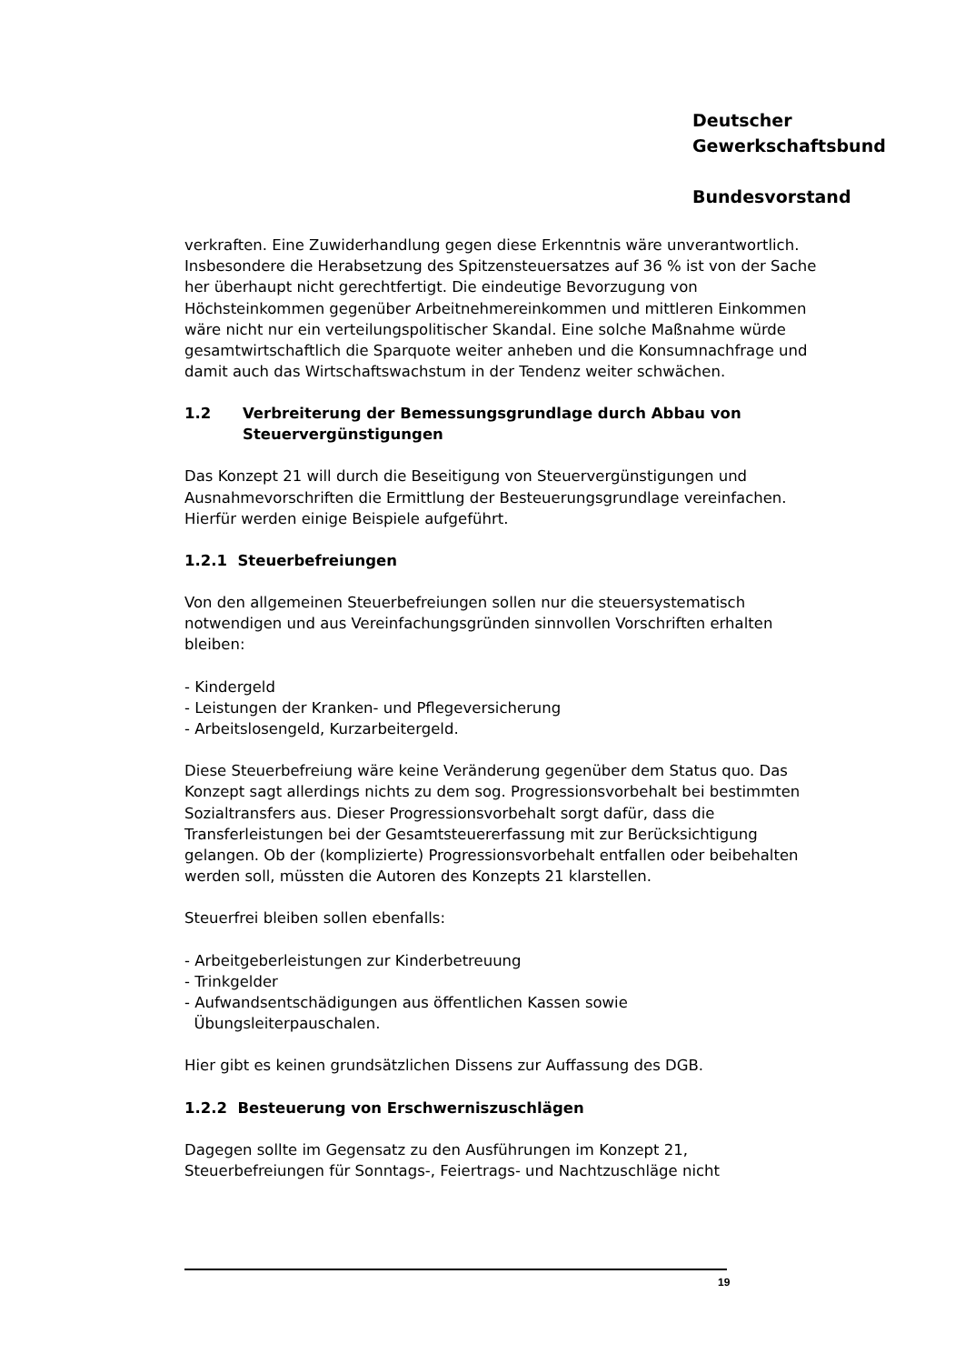Deutscher
Gewerkschaftsbund
Bundesvorstand
verkraften. Eine Zuwiderhandlung gegen diese Erkenntnis wäre unverantwortlich. Insbesondere die Herabsetzung des Spitzensteuersatzes auf 36 % ist von der Sache her überhaupt nicht gerechtfertigt. Die eindeutige Bevorzugung von Höchsteinkommen gegenüber Arbeitnehmereinkommen und mittleren Einkommen wäre nicht nur ein verteilungspolitischer Skandal. Eine solche Maßnahme würde gesamtwirtschaftlich die Sparquote weiter anheben und die Konsumnachfrage und damit auch das Wirtschaftswachstum in der Tendenz weiter schwächen.
1.2 Verbreiterung der Bemessungsgrundlage durch Abbau von Steuervergünstigungen
Das Konzept 21 will durch die Beseitigung von Steuervergünstigungen und Ausnahmevorschriften die Ermittlung der Besteuerungsgrundlage vereinfachen. Hierfür werden einige Beispiele aufgeführt.
1.2.1 Steuerbefreiungen
Von den allgemeinen Steuerbefreiungen sollen nur die steuersystematisch notwendigen und aus Vereinfachungsgründen sinnvollen Vorschriften erhalten bleiben:
- Kindergeld
- Leistungen der Kranken- und Pflegeversicherung
- Arbeitslosengeld, Kurzarbeitergeld.
Diese Steuerbefreiung wäre keine Veränderung gegenüber dem Status quo. Das Konzept sagt allerdings nichts zu dem sog. Progressionsvorbehalt bei bestimmten Sozialtransfers aus. Dieser Progressionsvorbehalt sorgt dafür, dass die Transferleistungen bei der Gesamtsteuererfassung mit zur Berücksichtigung gelangen. Ob der (komplizierte) Progressionsvorbehalt entfallen oder beibehalten werden soll, müssten die Autoren des Konzepts 21 klarstellen.
Steuerfrei bleiben sollen ebenfalls:
- Arbeitgeberleistungen zur Kinderbetreuung
- Trinkgelder
- Aufwandsentschädigungen aus öffentlichen Kassen sowie
Übungsleiterpauschalen.
Hier gibt es keinen grundsätzlichen Dissens zur Auffassung des DGB.
1.2.2 Besteuerung von Erschwerniszuschlägen
Dagegen sollte im Gegensatz zu den Ausführungen im Konzept 21, Steuerbefreiungen für Sonntags-, Feiertrags- und Nachtzuschläge nicht
19